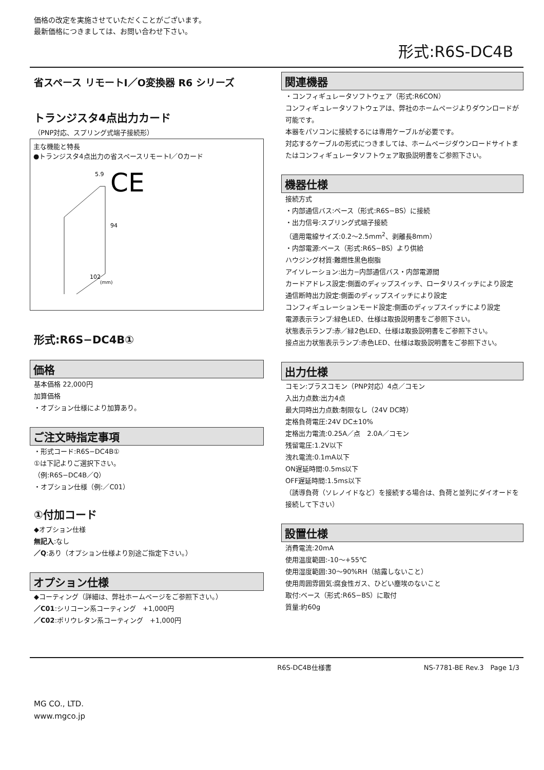価格の改定を実施させていただくことがございます。
最新価格につきましては、お問い合わせ下さい。
形式:R6S-DC4B
省スペース リモートI／O変換器 R6 シリーズ
トランジスタ4点出力カード
（PNP対応、スプリング式端子接続形）
主な機能と特長
●トランジスタ4点出力の省スペースリモートI／Oカード
5.9
CE
94
102
(mm)
形式:R6S−DC4B①
価格
基本価格 22,000円
加算価格
・オプション仕様により加算あり。
ご注文時指定事項
・形式コード:R6S−DC4B①
①は下記よりご選択下さい。
（例:R6S−DC4B／Q）
・オプション仕様（例:／C01）
①付加コード
◆オプション仕様
無記入:なし
／Q:あり（オプション仕様より別途ご指定下さい。）
オプション仕様
◆コーティング（詳細は、弊社ホームページをご参照下さい。）
／C01:シリコーン系コーティング　+1,000円
／C02:ポリウレタン系コーティング　+1,000円
関連機器
・コンフィギュレータソフトウェア（形式:R6CON）
コンフィギュレータソフトウェアは、弊社のホームページよりダウンロードが可能です。
本器をパソコンに接続するには専用ケーブルが必要です。
対応するケーブルの形式につきましては、ホームページダウンロードサイトまたはコンフィギュレータソフトウェア取扱説明書をご参照下さい。
機器仕様
接続方式
・内部通信バス:ベース（形式:R6S−BS）に接続
・出力信号:スプリング式端子接続
（適用電線サイズ:0.2〜2.5mm<sup>2</sup>、剥離長8mm）
・内部電源:ベース（形式:R6S−BS）より供給
ハウジング材質:難燃性黒色樹脂
アイソレーション:出力−内部通信バス・内部電源間
カードアドレス設定:側面のディップスイッチ、ロータリスイッチにより設定
通信断時出力設定:側面のディップスイッチにより設定
コンフィギュレーションモード設定:側面のディップスイッチにより設定
電源表示ランプ:緑色LED、仕様は取扱説明書をご参照下さい。
状態表示ランプ:赤／緑2色LED、仕様は取扱説明書をご参照下さい。
接点出力状態表示ランプ:赤色LED、仕様は取扱説明書をご参照下さい。
出力仕様
コモン:プラスコモン（PNP対応）4点／コモン
入出力点数:出力4点
最大同時出力点数:制限なし（24V DC時）
定格負荷電圧:24V DC±10%
定格出力電流:0.25A／点　2.0A／コモン
残留電圧:1.2V以下
洩れ電流:0.1mA以下
ON遅延時間:0.5ms以下
OFF遅延時間:1.5ms以下
（誘導負荷（ソレノイドなど）を接続する場合は、負荷と並列にダイオードを接続して下さい）
設置仕様
消費電流:20mA
使用温度範囲:-10〜+55℃
使用湿度範囲:30〜90%RH（結露しないこと）
使用周囲雰囲気:腐食性ガス、ひどい塵埃のないこと
取付:ベース（形式:R6S−BS）に取付
質量:約60g
R6S-DC4B仕様書 NS-7781-BE Rev.3　Page 1/3
MG CO., LTD.
www.mgco.jp